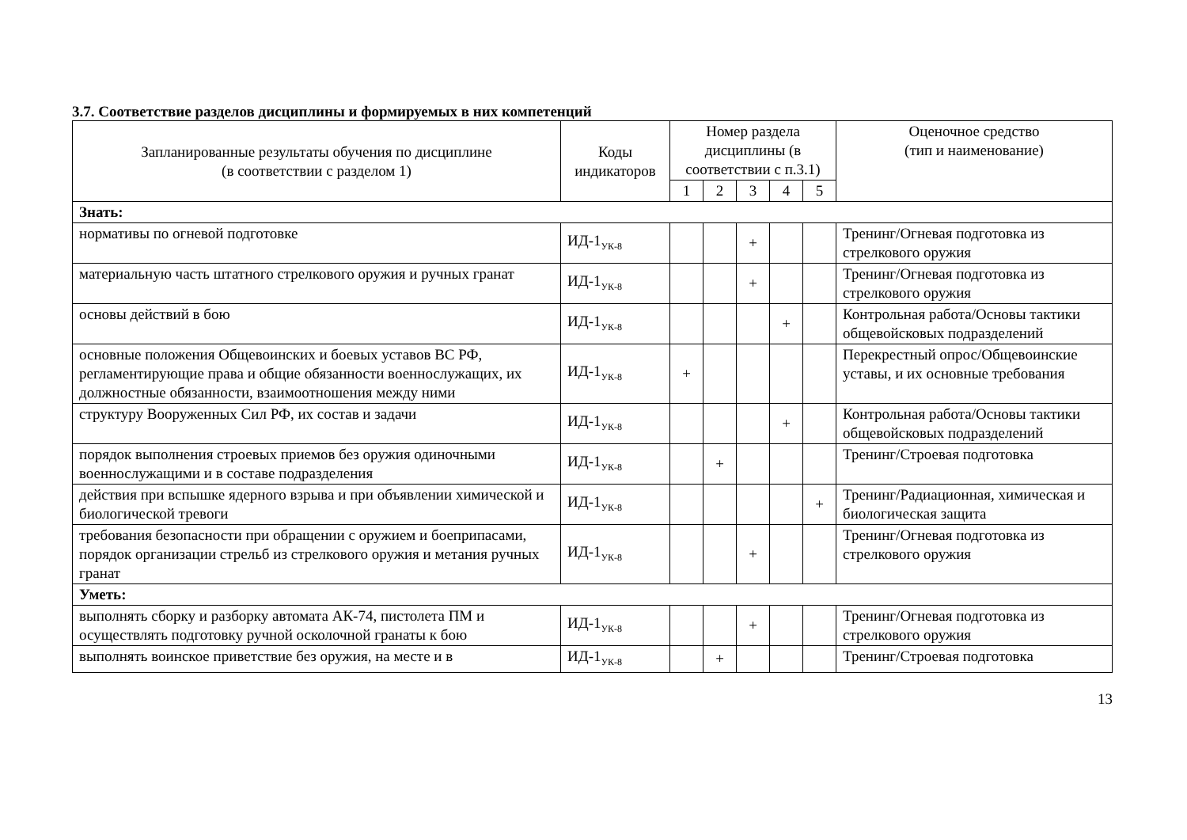3.7. Соответствие разделов дисциплины и формируемых в них компетенций
| Запланированные результаты обучения по дисциплине (в соответствии с разделом 1) | Коды индикаторов | Номер раздела дисциплины (в соответствии с п.3.1) | | | | | Оценочное средство (тип и наименование) |
| --- | --- | --- | --- | --- | --- | --- | --- |
| | | 1 | 2 | 3 | 4 | 5 | |
| Знать: | | | | | | | |
| нормативы по огневой подготовке | ИД-1<sub>УК-8</sub> | | | + | | | Тренинг/Огневая подготовка из стрелкового оружия |
| материальную часть штатного стрелкового оружия и ручных гранат | ИД-1<sub>УК-8</sub> | | | + | | | Тренинг/Огневая подготовка из стрелкового оружия |
| основы действий в бою | ИД-1<sub>УК-8</sub> | | | | + | | Контрольная работа/Основы тактики общевойсковых подразделений |
| основные положения Общевоинских и боевых уставов ВС РФ, регламентирующие права и общие обязанности военнослужащих, их должностные обязанности, взаимоотношения между ними | ИД-1<sub>УК-8</sub> | + | | | | | Перекрестный опрос/Общевоинские уставы, и их основные требования |
| структуру Вооруженных Сил РФ, их состав и задачи | ИД-1<sub>УК-8</sub> | | | | + | | Контрольная работа/Основы тактики общевойсковых подразделений |
| порядок выполнения строевых приемов без оружия одиночными военнослужащими и в составе подразделения | ИД-1<sub>УК-8</sub> | | + | | | | Тренинг/Строевая подготовка |
| действия при вспышке ядерного взрыва и при объявлении химической и биологической тревоги | ИД-1<sub>УК-8</sub> | | | | | + | Тренинг/Радиационная, химическая и биологическая защита |
| требования безопасности при обращении с оружием и боеприпасами, порядок организации стрельб из стрелкового оружия и метания ручных гранат | ИД-1<sub>УК-8</sub> | | | + | | | Тренинг/Огневая подготовка из стрелкового оружия |
| Уметь: | | | | | | | |
| выполнять сборку и разборку автомата АК-74, пистолета ПМ и осуществлять подготовку ручной осколочной гранаты к бою | ИД-1<sub>УК-8</sub> | | | + | | | Тренинг/Огневая подготовка из стрелкового оружия |
| выполнять воинское приветствие без оружия, на месте и в | ИД-1<sub>УК-8</sub> | | + | | | | Тренинг/Строевая подготовка |
13